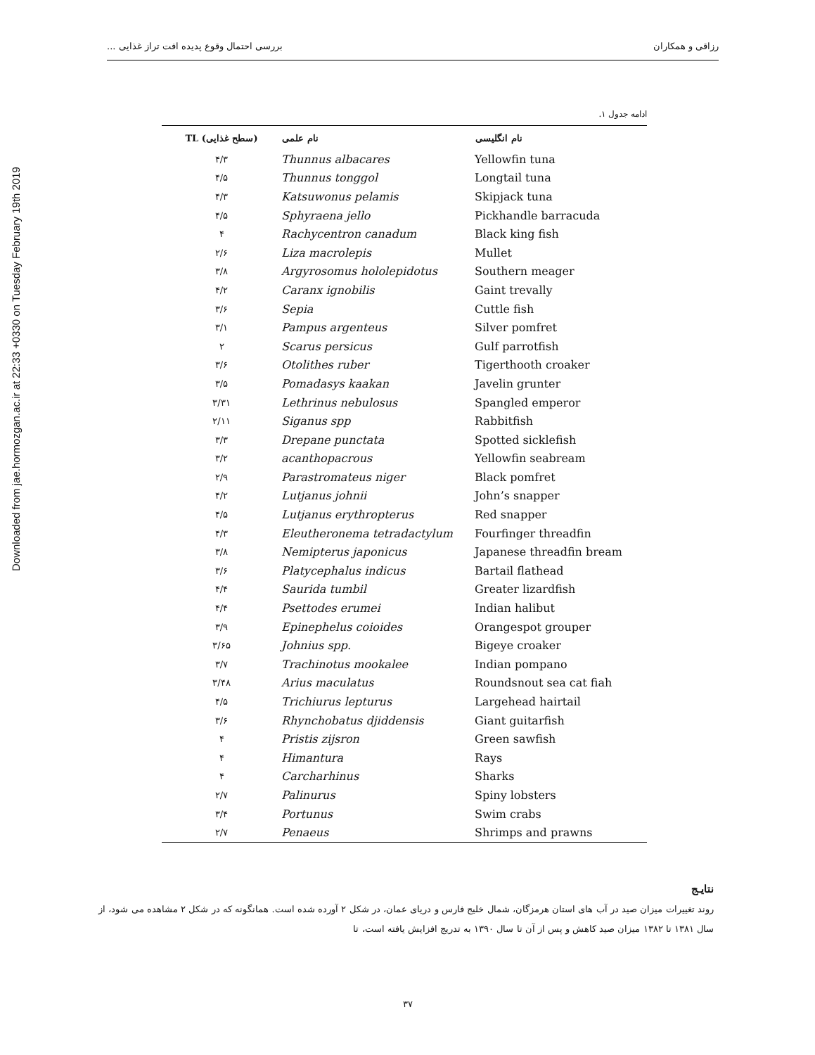Downloaded from jae.hormozgan.ac.ir at 22:33 +0330 on Tuesday February 19th 2019
رزاقی و همکاران بررسی احتمال وقوع پدیده افت تراز غذایی ...
ادامه جدول ۱.
| TL (سطح غذایی) | نام علمی | نام انگلیسی |
| --- | --- | --- |
| ۴/۳ | Thunnus albacares | Yellowfin tuna |
| ۴/۵ | Thunnus tonggol | Longtail tuna |
| ۴/۳ | Katsuwonus pelamis | Skipjack tuna |
| ۴/۵ | Sphyraena jello | Pickhandle barracuda |
| ۴ | Rachycentron canadum | Black king fish |
| ۲/۶ | Liza macrolepis | Mullet |
| ۳/۸ | Argyrosomus hololepidotus | Southern meager |
| ۴/۲ | Caranx ignobilis | Gaint trevally |
| ۳/۶ | Sepia | Cuttle fish |
| ۳/۱ | Pampus argenteus | Silver pomfret |
| ۲ | Scarus persicus | Gulf parrotfish |
| ۳/۶ | Otolithes ruber | Tigerthooth croaker |
| ۳/۵ | Pomadasys kaakan | Javelin grunter |
| ۳/۳۱ | Lethrinus nebulosus | Spangled emperor |
| ۲/۱۱ | Siganus spp | Rabbitfish |
| ۳/۳ | Drepane punctata | Spotted sicklefish |
| ۳/۲ | acanthopacrous | Yellowfin seabream |
| ۲/۹ | Parastromateus niger | Black pomfret |
| ۴/۲ | Lutjanus johnii | John’s snapper |
| ۴/۵ | Lutjanus erythropterus | Red snapper |
| ۴/۳ | Eleutheronema tetradactylum | Fourfinger threadfin |
| ۳/۸ | Nemipterus japonicus | Japanese threadfin bream |
| ۳/۶ | Platycephalus indicus | Bartail flathead |
| ۴/۴ | Saurida tumbil | Greater lizardfish |
| ۴/۴ | Psettodes erumei | Indian halibut |
| ۳/۹ | Epinephelus coioides | Orangespot grouper |
| ۳/۶۵ | Johnius spp. | Bigeye croaker |
| ۳/۷ | Trachinotus mookalee | Indian pompano |
| ۳/۴۸ | Arius maculatus | Roundsnout sea cat fiah |
| ۴/۵ | Trichiurus lepturus | Largehead hairtail |
| ۳/۶ | Rhynchobatus djiddensis | Giant guitarfish |
| ۴ | Pristis zijsron | Green sawfish |
| ۴ | Himantura | Rays |
| ۴ | Carcharhinus | Sharks |
| ۲/۷ | Palinurus | Spiny lobsters |
| ۳/۴ | Portunus | Swim crabs |
| ۲/۷ | Penaeus | Shrimps and prawns |
نتایـج
روند تغییرات میزان صید در آب های استان هرمزگان، شمال خلیج فارس و دریای عمان، در شکل ۲ آورده شده است. همانگونه که در شکل ۲ مشاهده می شود، از سال ۱۳۸۱ تا ۱۳۸۲ میزان صید کاهش و پس از آن تا سال ۱۳۹۰ به تدریج افزایش یافته است، تا
۳۷